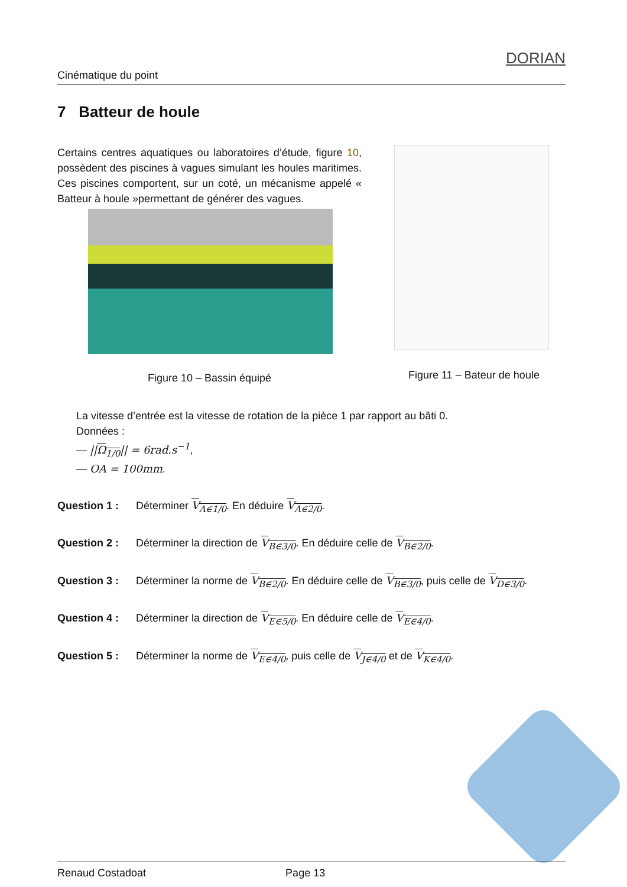Cinématique du point
DORIAN
7 Batteur de houle
Certains centres aquatiques ou laboratoires d’étude, figure 10, possèdent des piscines à vagues simulant les houles maritimes. Ces piscines comportent, sur un coté, un mécanisme appelé « Batteur à houle »permettant de générer des vagues.
Figure 10 – Bassin équipé
Figure 11 – Bateur de houle
La vitesse d’entrée est la vitesse de rotation de la pièce 1 par rapport au bâti 0.
Données :
— ||Ω<sub>1/0</sub>|| = 6rad.s<sup>−1</sup>,
— OA = 100mm.
Question 1 : Déterminer V<sub>A∈1/0</sub>. En déduire V<sub>A∈2/0</sub>.
Question 2 : Déterminer la direction de V<sub>B∈3/0</sub>. En déduire celle de V<sub>B∈2/0</sub>.
Question 3 : Déterminer la norme de V<sub>B∈2/0</sub>. En déduire celle de V<sub>B∈3/0</sub>, puis celle de V<sub>D∈3/0</sub>.
Question 4 : Déterminer la direction de V<sub>E∈5/0</sub>. En déduire celle de V<sub>E∈4/0</sub>.
Question 5 : Déterminer la norme de V<sub>E∈4/0</sub>, puis celle de V<sub>J∈4/0</sub> et de V<sub>K∈4/0</sub>.
Renaud Costadoat Page 13